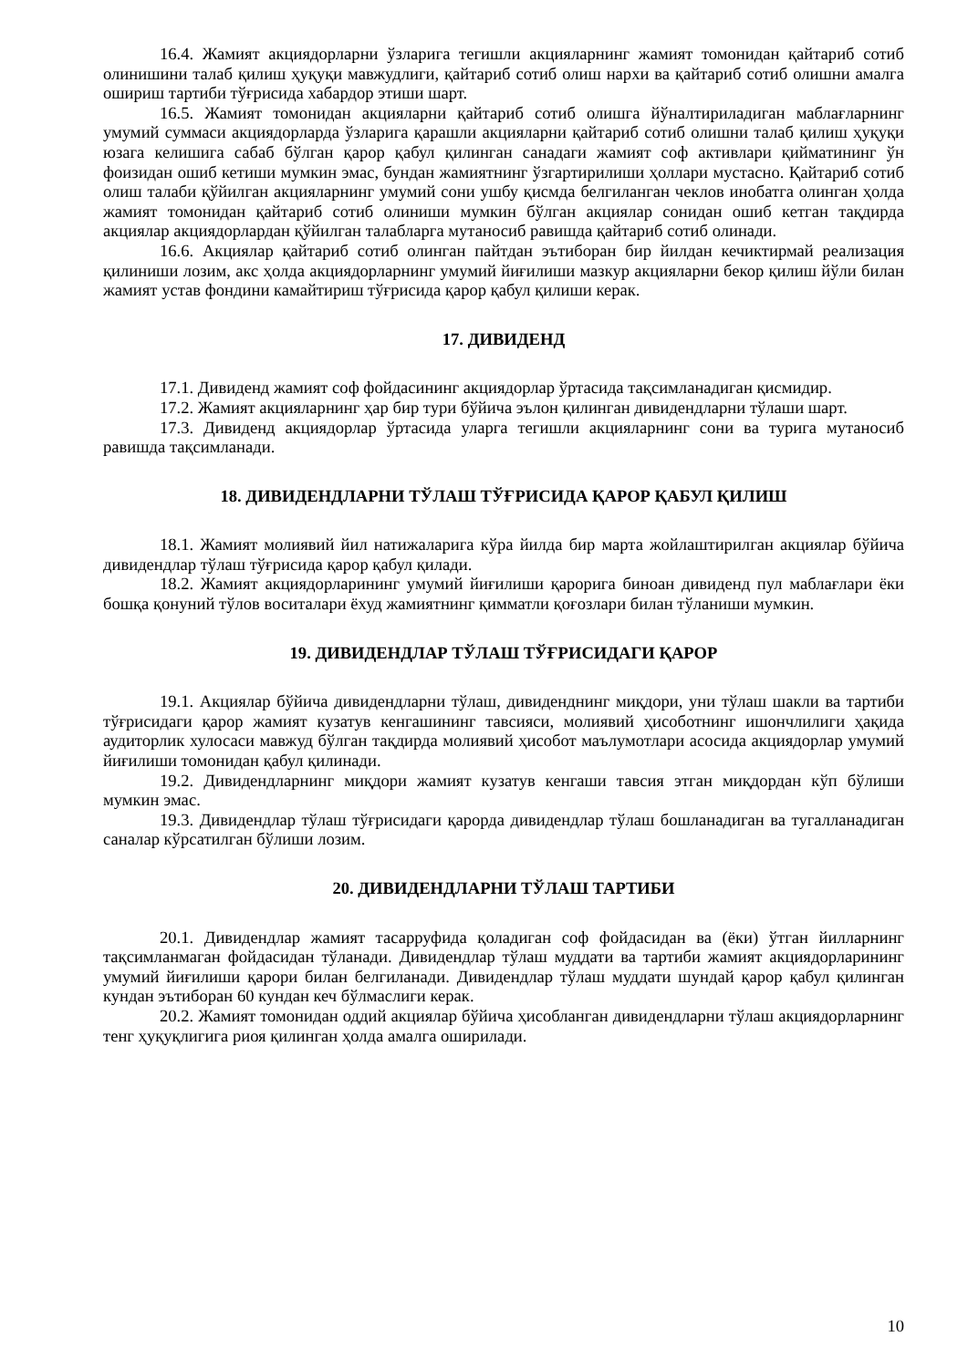16.4. Жамият акциядорларни ўзларига тегишли акцияларнинг жамият томонидан қайтариб сотиб олинишини талаб қилиш ҳуқуқи мавжудлиги, қайтариб сотиб олиш нархи ва қайтариб сотиб олишни амалга ошириш тартиби тўғрисида хабардор этиши шарт.
16.5. Жамият томонидан акцияларни қайтариб сотиб олишга йўналтириладиган маблағларнинг умумий суммаси акциядорларда ўзларига қарашли акцияларни қайтариб сотиб олишни талаб қилиш ҳуқуқи юзага келишига сабаб бўлган қарор қабул қилинган санадаги жамият соф активлари қийматининг ўн фоизидан ошиб кетиши мумкин эмас, бундан жамиятнинг ўзгартирилиши ҳоллари мустасно. Қайтариб сотиб олиш талаби қўйилган акцияларнинг умумий сони ушбу қисмда белгиланган чеклов инобатга олинган ҳолда жамият томонидан қайтариб сотиб олиниши мумкин бўлган акциялар сонидан ошиб кетган тақдирда акциялар акциядорлардан қўйилган талабларга мутаносиб равишда қайтариб сотиб олинади.
16.6. Акциялар қайтариб сотиб олинган пайтдан эътиборан бир йилдан кечиктирмай реализация қилиниши лозим, акс ҳолда акциядорларнинг умумий йиғилиши мазкур акцияларни бекор қилиш йўли билан жамият устав фондини камайтириш тўғрисида қарор қабул қилиши керак.
17. ДИВИДЕНД
17.1. Дивиденд жамият соф фойдасининг акциядорлар ўртасида тақсимланадиган қисмидир.
17.2. Жамият акцияларнинг ҳар бир тури бўйича эълон қилинган дивидендларни тўлаши шарт.
17.3. Дивиденд акциядорлар ўртасида уларга тегишли акцияларнинг сони ва турига мутаносиб равишда тақсимланади.
18. ДИВИДЕНДЛАРНИ ТЎЛАШ ТЎҒРИСИДА ҚАРОР ҚАБУЛ ҚИЛИШ
18.1. Жамият молиявий йил натижаларига кўра йилда бир марта жойлаштирилган акциялар бўйича дивидендлар тўлаш тўғрисида қарор қабул қилади.
18.2. Жамият акциядорларининг умумий йиғилиши қарорига биноан дивиденд пул маблағлари ёки бошқа қонуний тўлов воситалари ёхуд жамиятнинг қимматли қоғозлари билан тўланиши мумкин.
19. ДИВИДЕНДЛАР ТЎЛАШ ТЎҒРИСИДАГИ ҚАРОР
19.1. Акциялар бўйича дивидендларни тўлаш, дивиденднинг миқдори, уни тўлаш шакли ва тартиби тўғрисидаги қарор жамият кузатув кенгашининг тавсияси, молиявий ҳисоботнинг ишончлилиги ҳақида аудиторлик хулосаси мавжуд бўлган тақдирда молиявий ҳисобот маълумотлари асосида акциядорлар умумий йиғилиши томонидан қабул қилинади.
19.2. Дивидендларнинг миқдори жамият кузатув кенгаши тавсия этган миқдордан кўп бўлиши мумкин эмас.
19.3. Дивидендлар тўлаш тўғрисидаги қарорда дивидендлар тўлаш бошланадиган ва тугалланадиган саналар кўрсатилган бўлиши лозим.
20. ДИВИДЕНДЛАРНИ ТЎЛАШ ТАРТИБИ
20.1. Дивидендлар жамият тасарруфида қоладиган соф фойдасидан ва (ёки) ўтган йилларнинг тақсимланмаган фойдасидан тўланади. Дивидендлар тўлаш муддати ва тартиби жамият акциядорларининг умумий йиғилиши қарори билан белгиланади. Дивидендлар тўлаш муддати шундай қарор қабул қилинган кундан эътиборан 60 кундан кеч бўлмаслиги керак.
20.2. Жамият томонидан оддий акциялар бўйича ҳисобланган дивидендларни тўлаш акциядорларнинг тенг ҳуқуқлигига риоя қилинган ҳолда амалга оширилади.
10